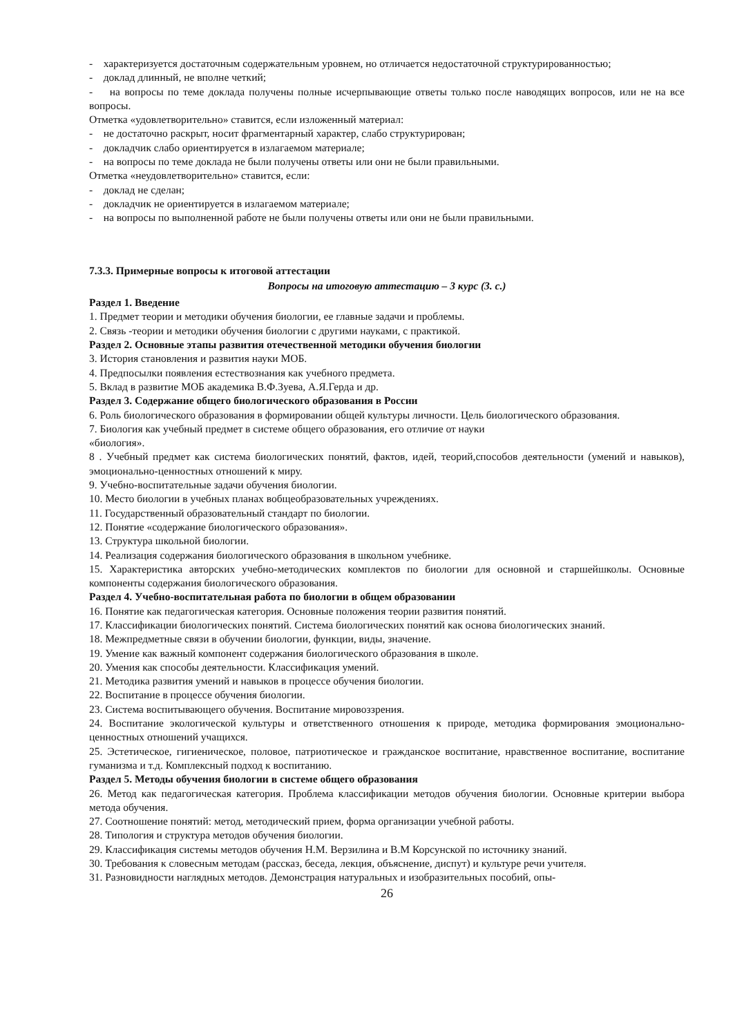- характеризуется достаточным содержательным уровнем, но отличается недостаточной структурированностью;
- доклад длинный, не вполне четкий;
- на вопросы по теме доклада получены полные исчерпывающие ответы только после наводящих вопросов, или не на все вопросы.
Отметка «удовлетворительно» ставится, если изложенный материал:
- не достаточно раскрыт, носит фрагментарный характер, слабо структурирован;
- докладчик слабо ориентируется в излагаемом материале;
- на вопросы по теме доклада не были получены ответы или они не были правильными.
Отметка «неудовлетворительно» ставится, если:
- доклад не сделан;
- докладчик не ориентируется в излагаемом материале;
- на вопросы по выполненной работе не были получены ответы или они не были правильными.
7.3.3. Примерные вопросы к итоговой аттестации
Вопросы на итоговую аттестацию – 3 курс (3. с.)
Раздел 1. Введение
1. Предмет теории и методики обучения биологии, ее главные задачи и проблемы.
2. Связь -теории и методики обучения биологии с другими науками, с практикой.
Раздел 2. Основные этапы развития отечественной методики обучения биологии
3. История становления и развития науки МОБ.
4. Предпосылки появления естествознания как учебного предмета.
5. Вклад в развитие МОБ академика В.Ф.Зуева, А.Я.Герда и др.
Раздел 3. Содержание общего биологического образования в России
6. Роль биологического образования в формировании общей культуры личности. Цель биологического образования.
7. Биология как учебный предмет в системе общего образования, его отличие от науки
«биология».
8 . Учебный предмет как система биологических понятий, фактов, идей, теорий,способов деятельности (умений и навыков), эмоционально-ценностных отношений к миру.
9. Учебно-воспитательные задачи обучения биологии.
10. Место биологии в учебных планах вобщеобразовательных учреждениях.
11. Государственный образовательный стандарт по биологии.
12. Понятие «содержание биологического образования».
13. Структура школьной биологии.
14. Реализация содержания биологического образования в школьном учебнике.
15. Характеристика авторских учебно-методических комплектов по биологии для основной и старшейшколы. Основные компоненты содержания биологического образования.
Раздел 4. Учебно-воспитательная работа по биологии в общем образовании
16. Понятие как педагогическая категория. Основные положения теории развития понятий.
17. Классификации биологических понятий. Система биологических понятий как основа биологических знаний.
18. Межпредметные связи в обучении биологии, функции, виды, значение.
19. Умение как важный компонент содержания биологического образования в школе.
20. Умения как способы деятельности. Классификация умений.
21. Методика развития умений и навыков в процессе обучения биологии.
22. Воспитание в процессе обучения биологии.
23. Система воспитывающего обучения. Воспитание мировоззрения.
24. Воспитание экологической культуры и ответственного отношения к природе, методика формирования эмоционально-ценностных отношений учащихся.
25. Эстетическое, гигиеническое, половое, патриотическое и гражданское воспитание, нравственное воспитание, воспитание гуманизма и т.д. Комплексный подход к воспитанию.
Раздел 5. Методы обучения биологии в системе общего образования
26. Метод как педагогическая категория. Проблема классификации методов обучения биологии. Основные критерии выбора метода обучения.
27. Соотношение понятий: метод, методический прием, форма организации учебной работы.
28. Типология и структура методов обучения биологии.
29. Классификация системы методов обучения Н.М. Верзилина и В.М Корсунской по источнику знаний.
30. Требования к словесным методам (рассказ, беседа, лекция, объяснение, диспут) и культуре речи учителя.
31. Разновидности наглядных методов. Демонстрация натуральных и изобразительных пособий, опы-
26